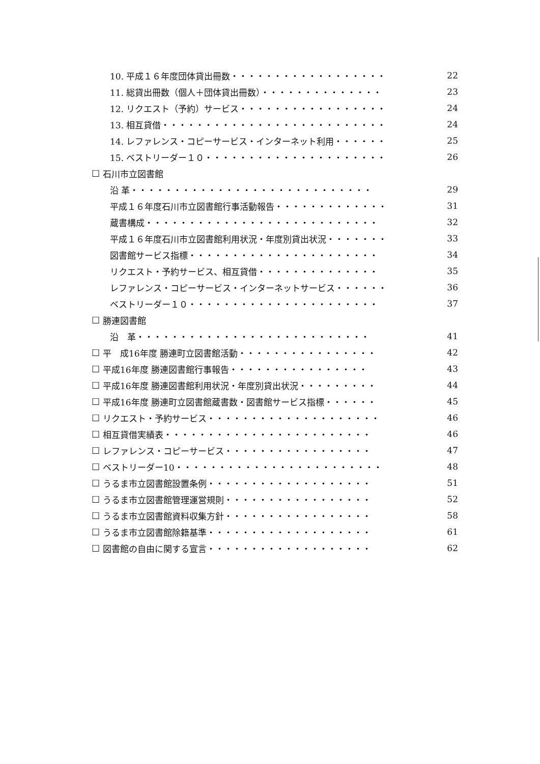10. 平成１６年度団体貸出冊数・・・・・・・・・・・・・・・・・・ 22
11. 総貸出冊数（個人＋団体貸出冊数）・・・・・・・・・・・・・・ 23
12. リクエスト（予約）サービス・・・・・・・・・・・・・・・・・ 24
13. 相互貸借・・・・・・・・・・・・・・・・・・・・・・・・・・ 24
14. レファレンス・コピーサービス・インターネット利用・・・・・・ 25
15. ベストリーダー１０・・・・・・・・・・・・・・・・・・・・・ 26
☐ 石川市立図書館
沿 革・・・・・・・・・・・・・・・・・・・・・・・・・・・・ 29
平成１６年度石川市立図書館行事活動報告・・・・・・・・・・・・・ 31
蔵書構成・・・・・・・・・・・・・・・・・・・・・・・・・・・ 32
平成１６年度石川市立図書館利用状況・年度別貸出状況・・・・・・・ 33
図書館サービス指標・・・・・・・・・・・・・・・・・・・・・・ 34
リクエスト・予約サービス、相互貸借・・・・・・・・・・・・・・ 35
レファレンス・コピーサービス・インターネットサービス・・・・・・ 36
ベストリーダー１０・・・・・・・・・・・・・・・・・・・・・・ 37
☐ 勝連図書館
沿　革・・・・・・・・・・・・・・・・・・・・・・・・・・・ 41
☐ 平　成16年度 勝連町立図書館活動・・・・・・・・・・・・・・・・ 42
☐ 平成16年度 勝連図書館行事報告・・・・・・・・・・・・・・・・ 43
☐ 平成16年度 勝連図書館利用状況・年度別貸出状況・・・・・・・・・ 44
☐ 平成16年度 勝連町立図書館蔵書数・図書館サービス指標・・・・・・ 45
☐ リクエスト・予約サービス・・・・・・・・・・・・・・・・・・・・ 46
☐ 相互貸借実績表・・・・・・・・・・・・・・・・・・・・・・・・ 46
☐ レファレンス・コピーサービス・・・・・・・・・・・・・・・・・ 47
☐ ベストリーダー10・・・・・・・・・・・・・・・・・・・・・・・・ 48
☐ うるま市立図書館設置条例・・・・・・・・・・・・・・・・・・・ 51
☐ うるま市立図書館管理運営規則・・・・・・・・・・・・・・・・・ 52
☐ うるま市立図書館資料収集方針・・・・・・・・・・・・・・・・・ 58
☐ うるま市立図書館除籍基準・・・・・・・・・・・・・・・・・・・ 61
☐ 図書館の自由に関する宣言・・・・・・・・・・・・・・・・・・・ 62